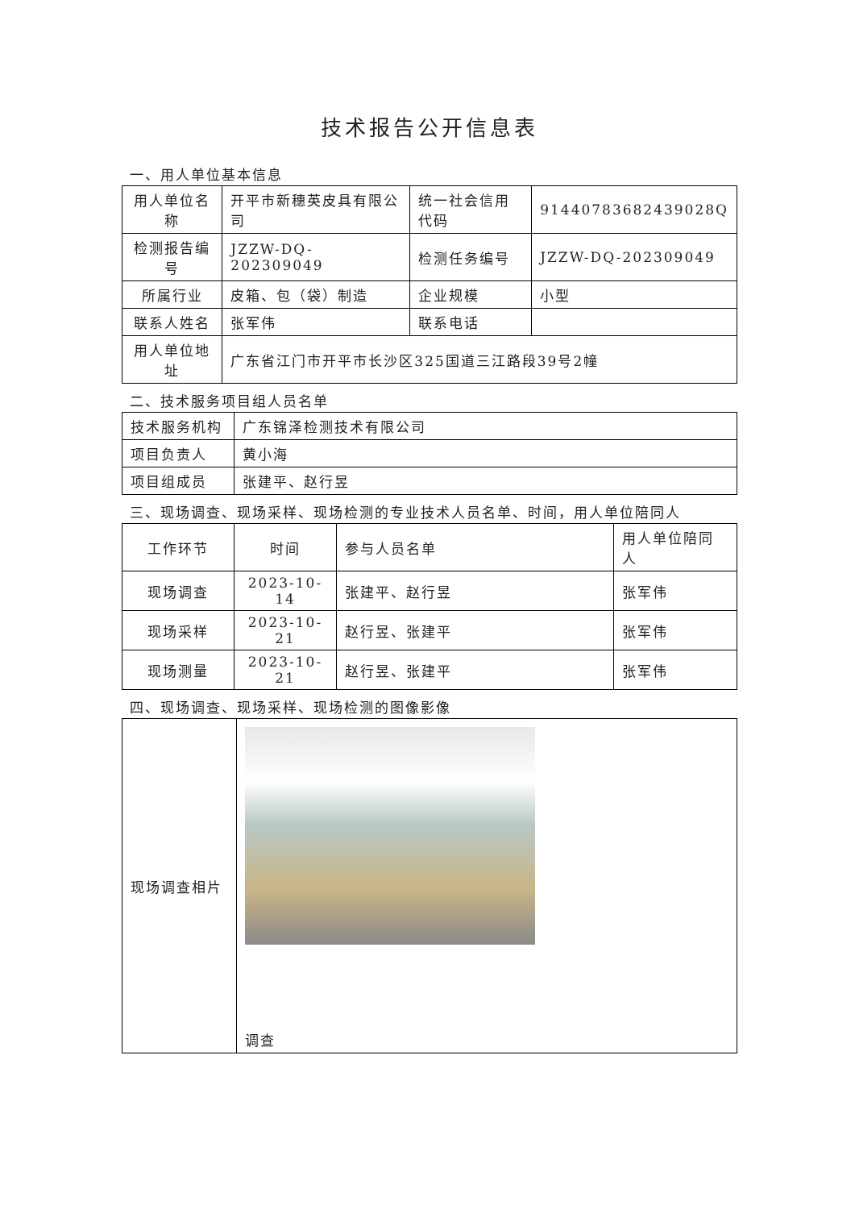技术报告公开信息表
一、用人单位基本信息
| 用人单位名称 | 开平市新穗英皮具有限公司 | 统一社会信用代码 | 91440783682439028Q |
| 检测报告编号 | JZZW-DQ-202309049 | 检测任务编号 | JZZW-DQ-202309049 |
| 所属行业 | 皮箱、包（袋）制造 | 企业规模 | 小型 |
| 联系人姓名 | 张军伟 | 联系电话 | |
| 用人单位地址 | 广东省江门市开平市长沙区325国道三江路段39号2幢 | | |
二、技术服务项目组人员名单
| 技术服务机构 | 广东锦泽检测技术有限公司 |
| 项目负责人 | 黄小海 |
| 项目组成员 | 张建平、赵行昱 |
三、现场调查、现场采样、现场检测的专业技术人员名单、时间，用人单位陪同人
| 工作环节 | 时间 | 参与人员名单 | 用人单位陪同人 |
| --- | --- | --- | --- |
| 现场调查 | 2023-10-14 | 张建平、赵行昱 | 张军伟 |
| 现场采样 | 2023-10-21 | 赵行昱、张建平 | 张军伟 |
| 现场测量 | 2023-10-21 | 赵行昱、张建平 | 张军伟 |
四、现场调查、现场采样、现场检测的图像影像
| 现场调查相片 | 调查 |